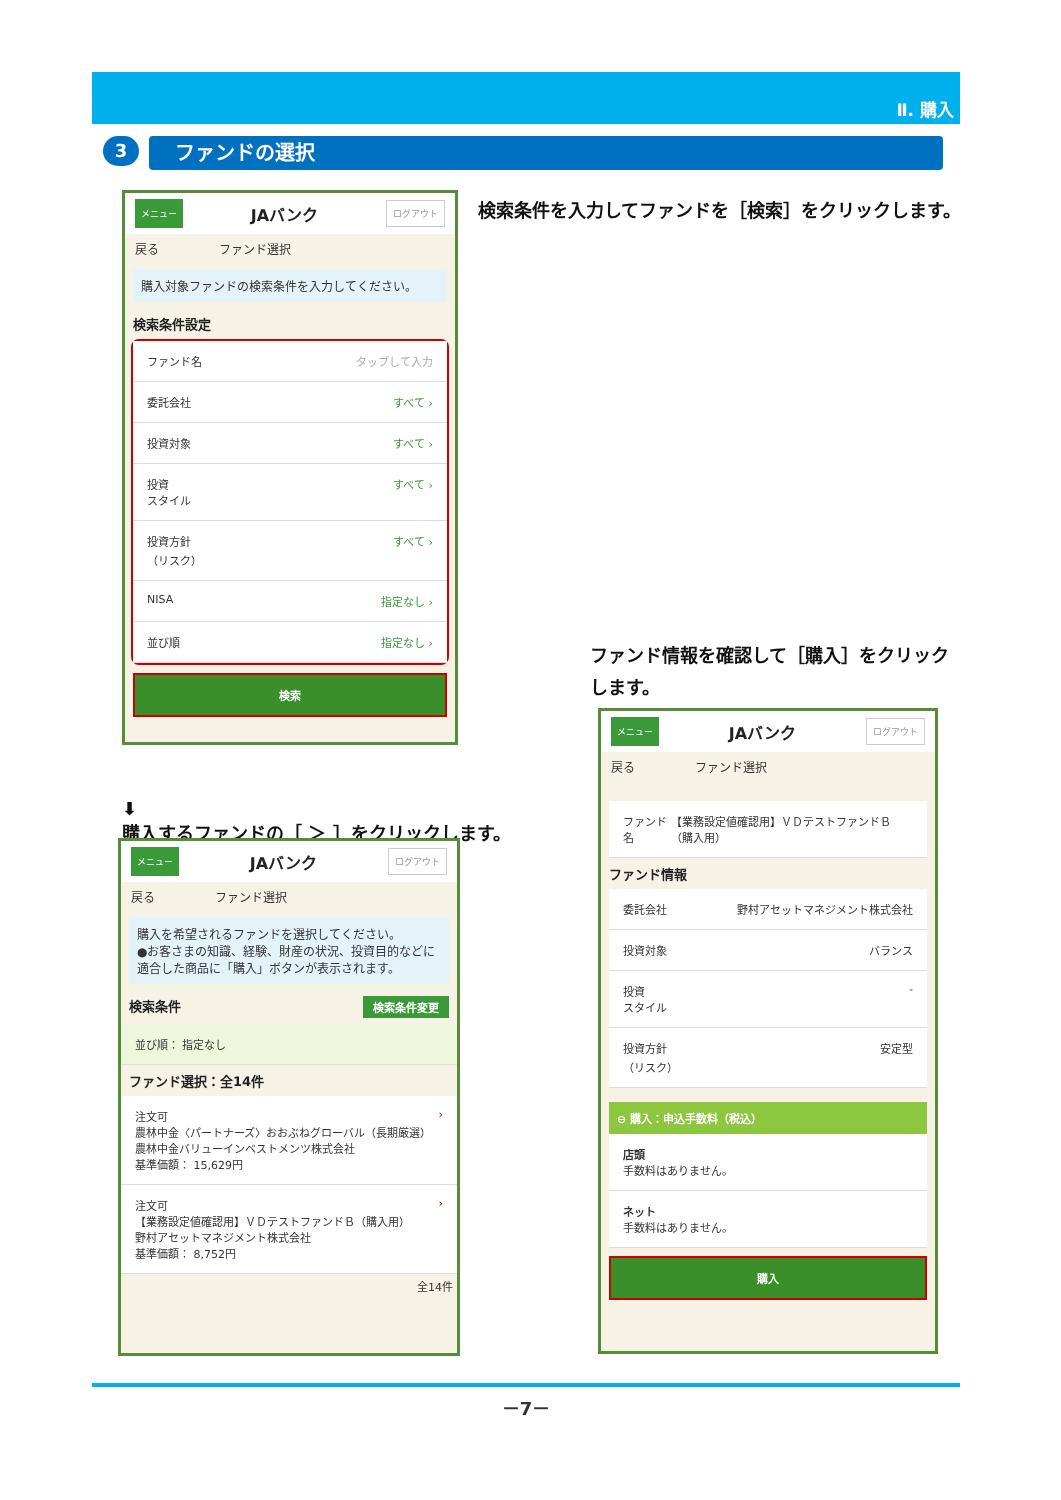Ⅱ. 購入
3
ファンドの選択
メニュー JAバンク ログアウト
戻る ファンド選択
購入対象ファンドの検索条件を入力してください。
検索条件設定
ファンド名 タップして入力
委託会社 すべて ›
投資対象 すべて ›
投資
スタイル すべて ›
投資方針
（リスク） すべて ›
NISA 指定なし ›
並び順 指定なし ›
検索
検索条件を入力してファンドを［検索］をクリックします。
⬇
購入するファンドの［ ＞ ］をクリックします。
ファンド情報を確認して［購入］をクリックします。
メニュー JAバンク ログアウト
戻る ファンド選択
購入を希望されるファンドを選択してください。
●お客さまの知識、経験、財産の状況、投資目的などに適合した商品に「購入」ボタンが表示されます。
検索条件 検索条件変更
並び順： 指定なし
ファンド選択：全14件
注文可
農林中金〈パートナーズ〉おおぶねグローバル（長期厳選）
農林中金バリューインベストメンツ株式会社
基準価額： 15,629円 ›
注文可
【業務設定値確認用】ＶＤテストファンドＢ（購入用）
野村アセットマネジメント株式会社
基準価額： 8,752円 ›
全14件
メニュー JAバンク ログアウト
戻る ファンド選択
ファンド名 【業務設定値確認用】ＶＤテストファンドＢ（購入用）
ファンド情報
委託会社 野村アセットマネジメント株式会社
投資対象 バランス
投資
スタイル -
投資方針
（リスク） 安定型
⊖ 購入：申込手数料（税込）
店頭
手数料はありません。
ネット
手数料はありません。
購入
－7－